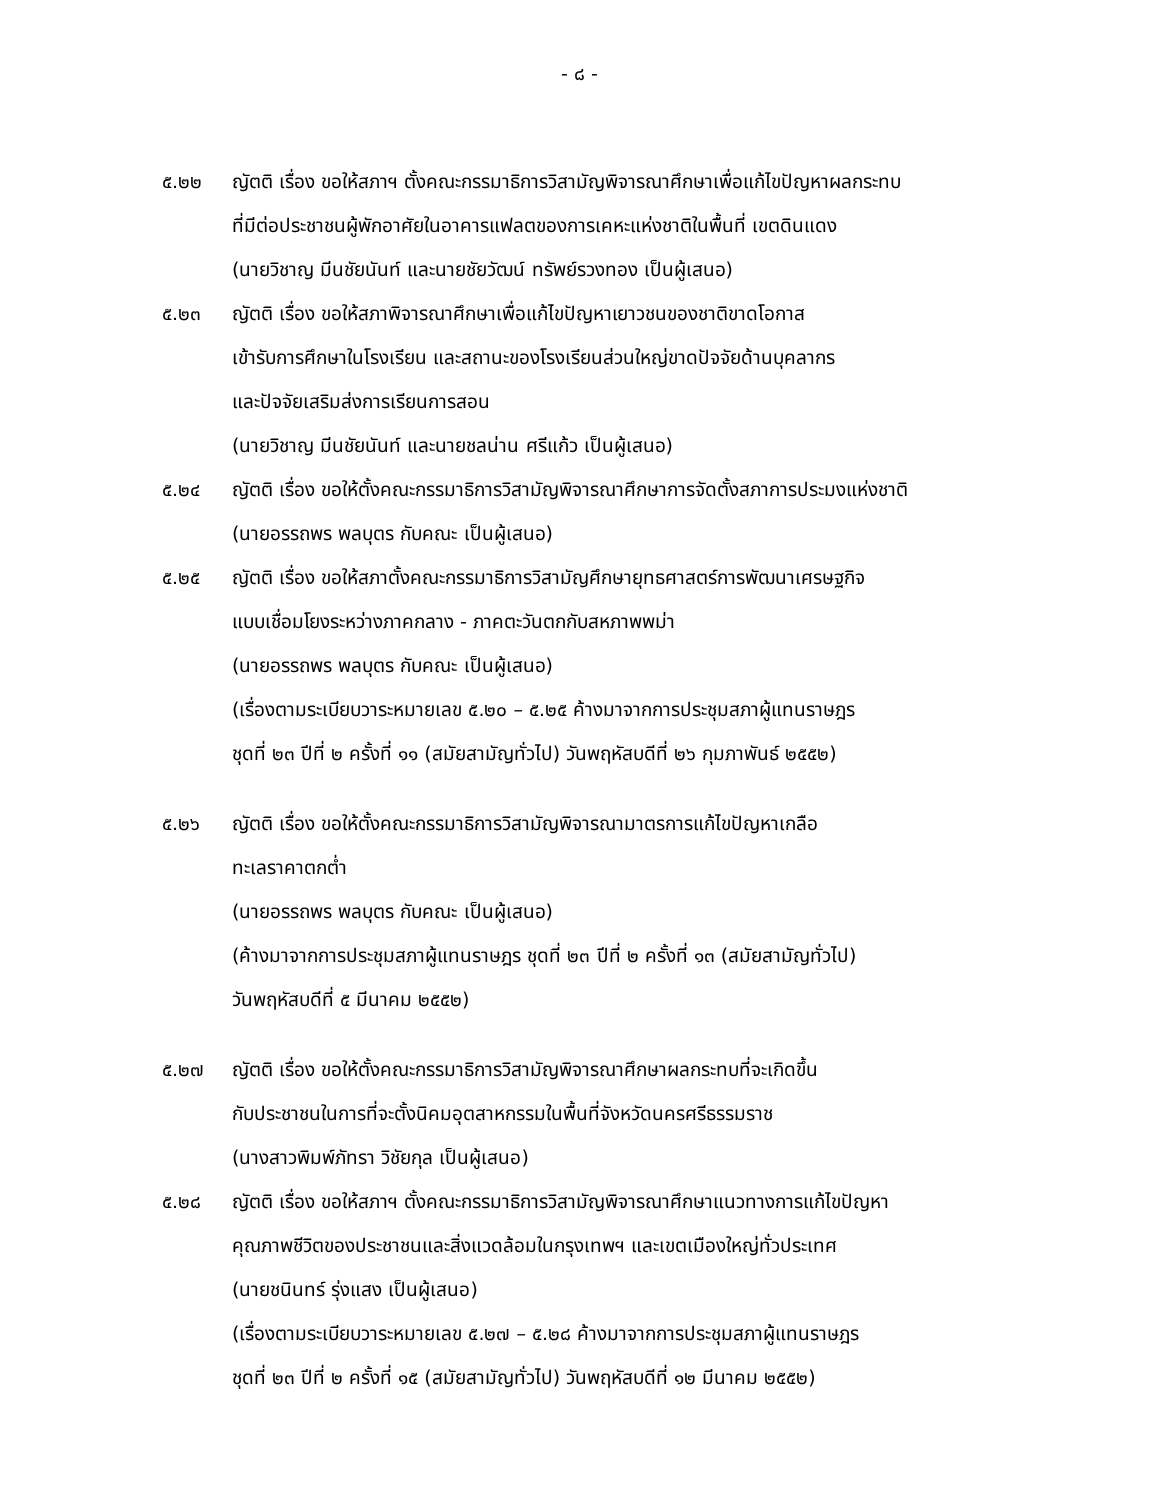- ๘ -
๕.๒๒ ญัตติ เรื่อง ขอให้สภาฯ ตั้งคณะกรรมาธิการวิสามัญพิจารณาศึกษาเพื่อแก้ไขปัญหาผลกระทบ
ที่มีต่อประชาชนผู้พักอาศัยในอาคารแฟลตของการเคหะแห่งชาติในพื้นที่ เขตดินแดง
(นายวิชาญ มีนชัยนันท์ และนายชัยวัฒน์ ทรัพย์รวงทอง เป็นผู้เสนอ)
๕.๒๓ ญัตติ เรื่อง ขอให้สภาพิจารณาศึกษาเพื่อแก้ไขปัญหาเยาวชนของชาติขาดโอกาส
เข้ารับการศึกษาในโรงเรียน และสถานะของโรงเรียนส่วนใหญ่ขาดปัจจัยด้านบุคลากร
และปัจจัยเสริมส่งการเรียนการสอน
(นายวิชาญ มีนชัยนันท์ และนายชลน่าน ศรีแก้ว เป็นผู้เสนอ)
๕.๒๔ ญัตติ เรื่อง ขอให้ตั้งคณะกรรมาธิการวิสามัญพิจารณาศึกษาการจัดตั้งสภาการประมงแห่งชาติ
(นายอรรถพร พลบุตร กับคณะ เป็นผู้เสนอ)
๕.๒๕ ญัตติ เรื่อง ขอให้สภาตั้งคณะกรรมาธิการวิสามัญศึกษายุทธศาสตร์การพัฒนาเศรษฐกิจ
แบบเชื่อมโยงระหว่างภาคกลาง - ภาคตะวันตกกับสหภาพพม่า
(นายอรรถพร พลบุตร กับคณะ เป็นผู้เสนอ)
(เรื่องตามระเบียบวาระหมายเลข ๕.๒๐ – ๕.๒๕ ค้างมาจากการประชุมสภาผู้แทนราษฎร
ชุดที่ ๒๓ ปีที่ ๒ ครั้งที่ ๑๑ (สมัยสามัญทั่วไป) วันพฤหัสบดีที่ ๒๖ กุมภาพันธ์ ๒๕๕๒)
๕.๒๖ ญัตติ เรื่อง ขอให้ตั้งคณะกรรมาธิการวิสามัญพิจารณามาตรการแก้ไขปัญหาเกลือ
ทะเลราคาตกต่ำ
(นายอรรถพร พลบุตร กับคณะ เป็นผู้เสนอ)
(ค้างมาจากการประชุมสภาผู้แทนราษฎร ชุดที่ ๒๓ ปีที่ ๒ ครั้งที่ ๑๓ (สมัยสามัญทั่วไป)
วันพฤหัสบดีที่ ๕ มีนาคม ๒๕๕๒)
๕.๒๗ ญัตติ เรื่อง ขอให้ตั้งคณะกรรมาธิการวิสามัญพิจารณาศึกษาผลกระทบที่จะเกิดขึ้น
กับประชาชนในการที่จะตั้งนิคมอุตสาหกรรมในพื้นที่จังหวัดนครศรีธรรมราช
(นางสาวพิมพ์ภัทรา วิชัยกุล เป็นผู้เสนอ)
๕.๒๘ ญัตติ เรื่อง ขอให้สภาฯ ตั้งคณะกรรมาธิการวิสามัญพิจารณาศึกษาแนวทางการแก้ไขปัญหา
คุณภาพชีวิตของประชาชนและสิ่งแวดล้อมในกรุงเทพฯ และเขตเมืองใหญ่ทั่วประเทศ
(นายชนินทร์ รุ่งแสง เป็นผู้เสนอ)
(เรื่องตามระเบียบวาระหมายเลข ๕.๒๗ – ๕.๒๘ ค้างมาจากการประชุมสภาผู้แทนราษฎร
ชุดที่ ๒๓ ปีที่ ๒ ครั้งที่ ๑๕ (สมัยสามัญทั่วไป) วันพฤหัสบดีที่ ๑๒ มีนาคม ๒๕๕๒)